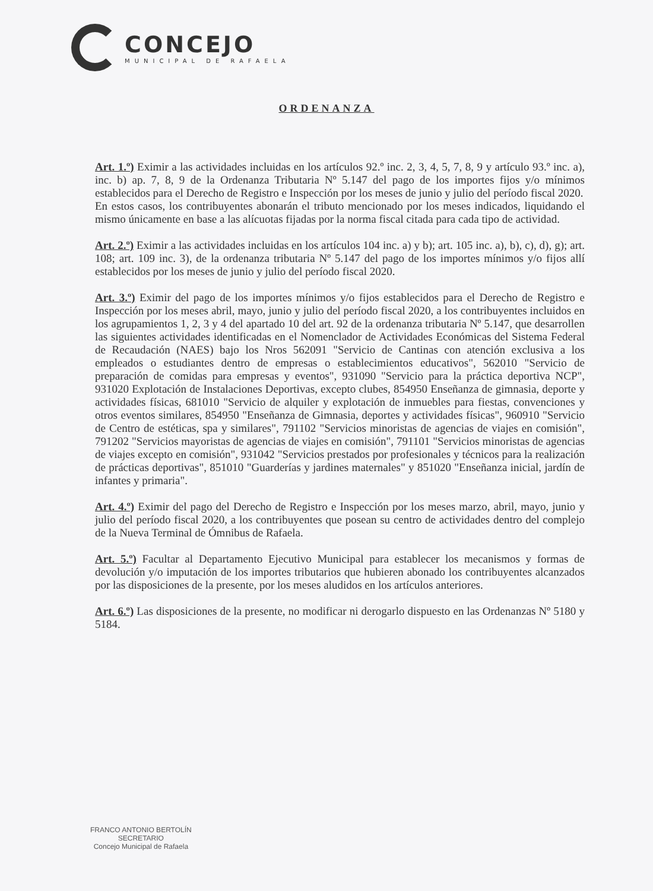CONCEJO
MUNICIPAL DE RAFAELA
ORDENANZA
Art. 1.º) Eximir a las actividades incluidas en los artículos 92.º inc. 2, 3, 4, 5, 7, 8, 9 y artículo 93.º inc. a), inc. b) ap. 7, 8, 9 de la Ordenanza Tributaria Nº 5.147 del pago de los importes fijos y/o mínimos establecidos para el Derecho de Registro e Inspección por los meses de junio y julio del período fiscal 2020.
En estos casos, los contribuyentes abonarán el tributo mencionado por los meses indicados, liquidando el mismo únicamente en base a las alícuotas fijadas por la norma fiscal citada para cada tipo de actividad.
Art. 2.º) Eximir a las actividades incluidas en los artículos 104 inc. a) y b); art. 105 inc. a), b), c), d), g); art. 108; art. 109 inc. 3), de la ordenanza tributaria Nº 5.147 del pago de los importes mínimos y/o fijos allí establecidos por los meses de junio y julio del período fiscal 2020.
Art. 3.º) Eximir del pago de los importes mínimos y/o fijos establecidos para el Derecho de Registro e Inspección por los meses abril, mayo, junio y julio del período fiscal 2020, a los contribuyentes incluidos en los agrupamientos 1, 2, 3 y 4 del apartado 10 del art. 92 de la ordenanza tributaria Nº 5.147, que desarrollen las siguientes actividades identificadas en el Nomenclador de Actividades Económicas del Sistema Federal de Recaudación (NAES) bajo los Nros 562091 "Servicio de Cantinas con atención exclusiva a los empleados o estudiantes dentro de empresas o establecimientos educativos", 562010 "Servicio de preparación de comidas para empresas y eventos", 931090 "Servicio para la práctica deportiva NCP", 931020 Explotación de Instalaciones Deportivas, excepto clubes, 854950 Enseñanza de gimnasia, deporte y actividades físicas, 681010 "Servicio de alquiler y explotación de inmuebles para fiestas, convenciones y otros eventos similares, 854950 "Enseñanza de Gimnasia, deportes y actividades físicas", 960910 "Servicio de Centro de estéticas, spa y similares", 791102 "Servicios minoristas de agencias de viajes en comisión", 791202 "Servicios mayoristas de agencias de viajes en comisión", 791101 "Servicios minoristas de agencias de viajes excepto en comisión", 931042 "Servicios prestados por profesionales y técnicos para la realización de prácticas deportivas", 851010 "Guarderías y jardines maternales" y 851020 "Enseñanza inicial, jardín de infantes y primaria".
Art. 4.º) Eximir del pago del Derecho de Registro e Inspección por los meses marzo, abril, mayo, junio y julio del período fiscal 2020, a los contribuyentes que posean su centro de actividades dentro del complejo de la Nueva Terminal de Ómnibus de Rafaela.
Art. 5.º) Facultar al Departamento Ejecutivo Municipal para establecer los mecanismos y formas de devolución y/o imputación de los importes tributarios que hubieren abonado los contribuyentes alcanzados por las disposiciones de la presente, por los meses aludidos en los artículos anteriores.
Art. 6.º) Las disposiciones de la presente, no modificar ni derogarlo dispuesto en las Ordenanzas Nº 5180 y 5184.
FRANCO ANTONIO BERTOLÍN
SECRETARIO
Concejo Municipal de Rafaela